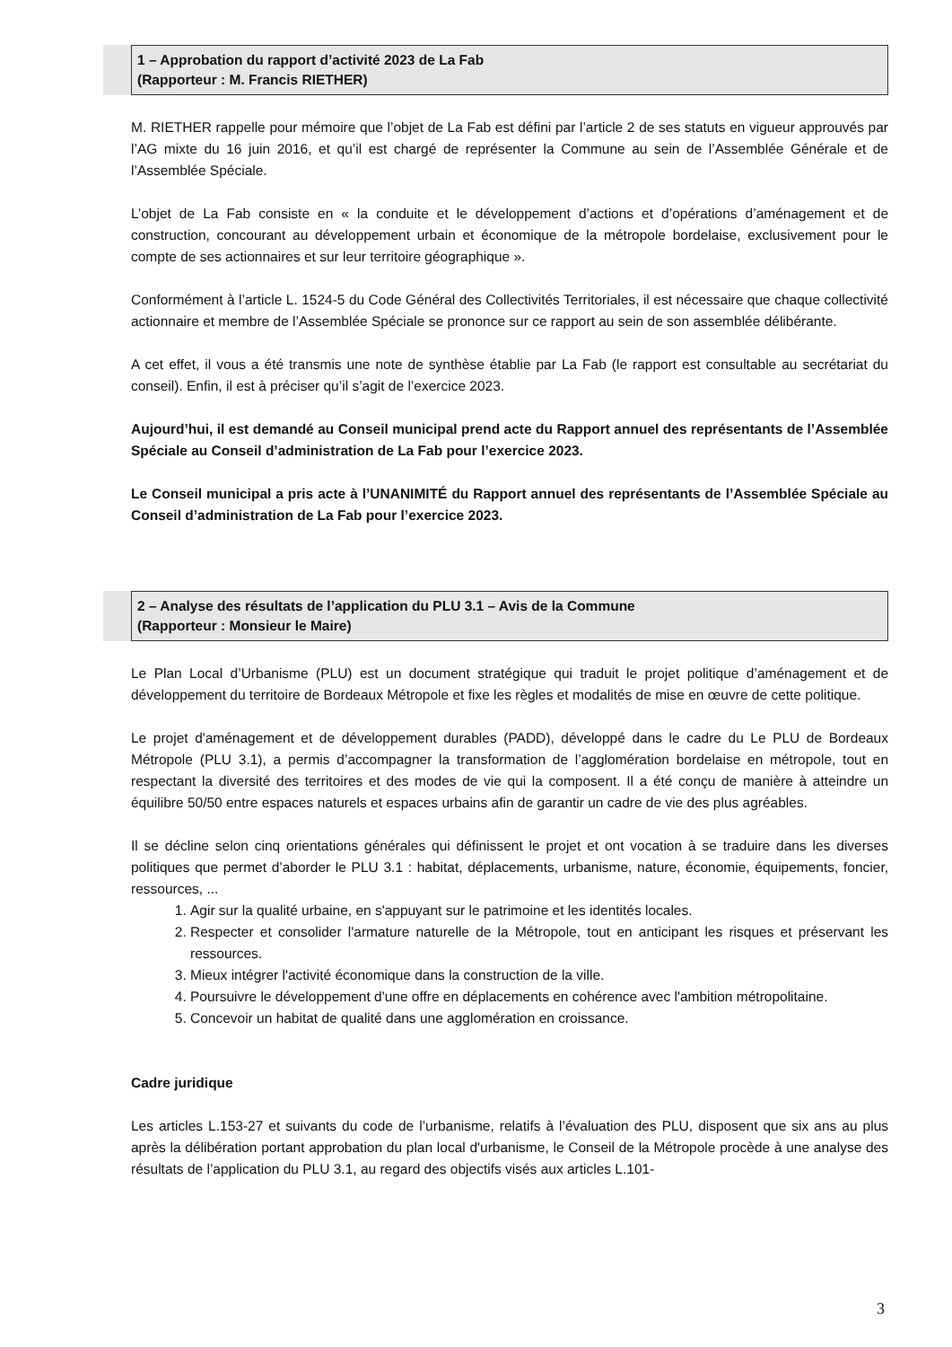1 – Approbation du rapport d’activité 2023 de La Fab
(Rapporteur : M. Francis RIETHER)
M. RIETHER rappelle pour mémoire que l’objet de La Fab est défini par l’article 2 de ses statuts en vigueur approuvés par l’AG mixte du 16 juin 2016, et qu’il est chargé de représenter la Commune au sein de l’Assemblée Générale et de l’Assemblée Spéciale.
L’objet de La Fab consiste en « la conduite et le développement d’actions et d’opérations d’aménagement et de construction, concourant au développement urbain et économique de la métropole bordelaise, exclusivement pour le compte de ses actionnaires et sur leur territoire géographique ».
Conformément à l’article L. 1524-5 du Code Général des Collectivités Territoriales, il est nécessaire que chaque collectivité actionnaire et membre de l’Assemblée Spéciale se prononce sur ce rapport au sein de son assemblée délibérante.
A cet effet, il vous a été transmis une note de synthèse établie par La Fab (le rapport est consultable au secrétariat du conseil). Enfin, il est à préciser qu’il s’agit de l’exercice 2023.
Aujourd’hui, il est demandé au Conseil municipal prend acte du Rapport annuel des représentants de l’Assemblée Spéciale au Conseil d’administration de La Fab pour l’exercice 2023.
Le Conseil municipal a pris acte à l’UNANIMITÉ du Rapport annuel des représentants de l’Assemblée Spéciale au Conseil d’administration de La Fab pour l’exercice 2023.
2 – Analyse des résultats de l’application du PLU 3.1 – Avis de la Commune
(Rapporteur : Monsieur le Maire)
Le Plan Local d’Urbanisme (PLU) est un document stratégique qui traduit le projet politique d’aménagement et de développement du territoire de Bordeaux Métropole et fixe les règles et modalités de mise en œuvre de cette politique.
Le projet d'aménagement et de développement durables (PADD), développé dans le cadre du Le PLU de Bordeaux Métropole (PLU 3.1), a permis d’accompagner la transformation de l’agglomération bordelaise en métropole, tout en respectant la diversité des territoires et des modes de vie qui la composent. Il a été conçu de manière à atteindre un équilibre 50/50 entre espaces naturels et espaces urbains afin de garantir un cadre de vie des plus agréables.
Il se décline selon cinq orientations générales qui définissent le projet et ont vocation à se traduire dans les diverses politiques que permet d’aborder le PLU 3.1 : habitat, déplacements, urbanisme, nature, économie, équipements, foncier, ressources, ...
1. Agir sur la qualité urbaine, en s'appuyant sur le patrimoine et les identités locales.
2. Respecter et consolider l'armature naturelle de la Métropole, tout en anticipant les risques et préservant les ressources.
3. Mieux intégrer l'activité économique dans la construction de la ville.
4. Poursuivre le développement d'une offre en déplacements en cohérence avec l'ambition métropolitaine.
5. Concevoir un habitat de qualité dans une agglomération en croissance.
Cadre juridique
Les articles L.153-27 et suivants du code de l’urbanisme, relatifs à l’évaluation des PLU, disposent que six ans au plus après la délibération portant approbation du plan local d'urbanisme, le Conseil de la Métropole procède à une analyse des résultats de l’application du PLU 3.1, au regard des objectifs visés aux articles L.101-
3